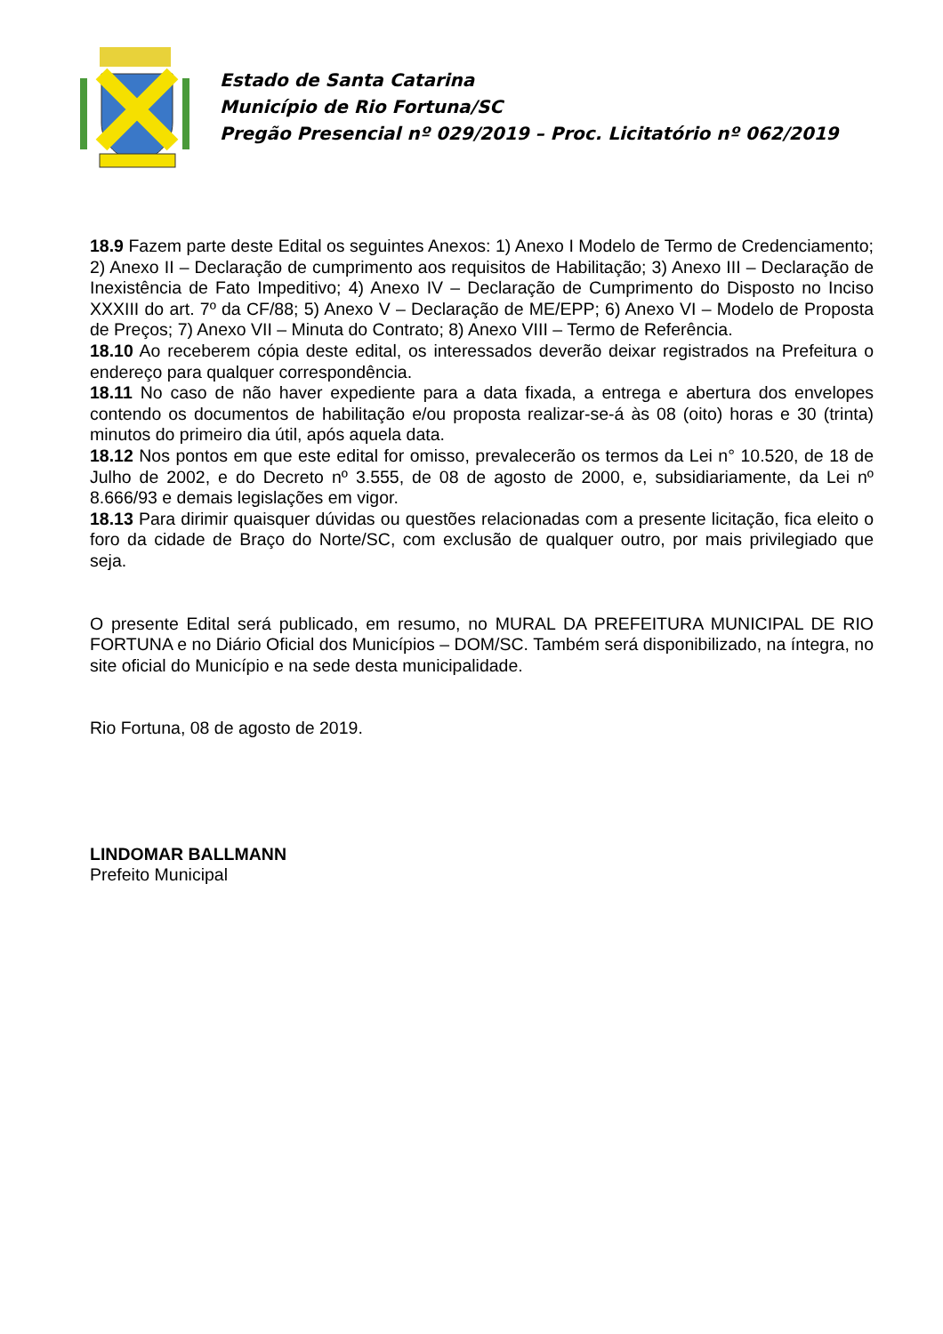Estado de Santa Catarina
Município de Rio Fortuna/SC
Pregão Presencial nº 029/2019 – Proc. Licitatório nº 062/2019
18.9 Fazem parte deste Edital os seguintes Anexos: 1) Anexo I Modelo de Termo de Credenciamento; 2) Anexo II – Declaração de cumprimento aos requisitos de Habilitação; 3) Anexo III – Declaração de Inexistência de Fato Impeditivo; 4) Anexo IV – Declaração de Cumprimento do Disposto no Inciso XXXIII do art. 7º da CF/88; 5) Anexo V – Declaração de ME/EPP; 6) Anexo VI – Modelo de Proposta de Preços; 7) Anexo VII – Minuta do Contrato; 8) Anexo VIII – Termo de Referência.
18.10 Ao receberem cópia deste edital, os interessados deverão deixar registrados na Prefeitura o endereço para qualquer correspondência.
18.11 No caso de não haver expediente para a data fixada, a entrega e abertura dos envelopes contendo os documentos de habilitação e/ou proposta realizar-se-á às 08 (oito) horas e 30 (trinta) minutos do primeiro dia útil, após aquela data.
18.12 Nos pontos em que este edital for omisso, prevalecerão os termos da Lei n° 10.520, de 18 de Julho de 2002, e do Decreto nº 3.555, de 08 de agosto de 2000, e, subsidiariamente, da Lei nº 8.666/93 e demais legislações em vigor.
18.13 Para dirimir quaisquer dúvidas ou questões relacionadas com a presente licitação, fica eleito o foro da cidade de Braço do Norte/SC, com exclusão de qualquer outro, por mais privilegiado que seja.
O presente Edital será publicado, em resumo, no MURAL DA PREFEITURA MUNICIPAL DE RIO FORTUNA e no Diário Oficial dos Municípios – DOM/SC. Também será disponibilizado, na íntegra, no site oficial do Município e na sede desta municipalidade.
Rio Fortuna, 08 de agosto de 2019.
LINDOMAR BALLMANN
Prefeito Municipal